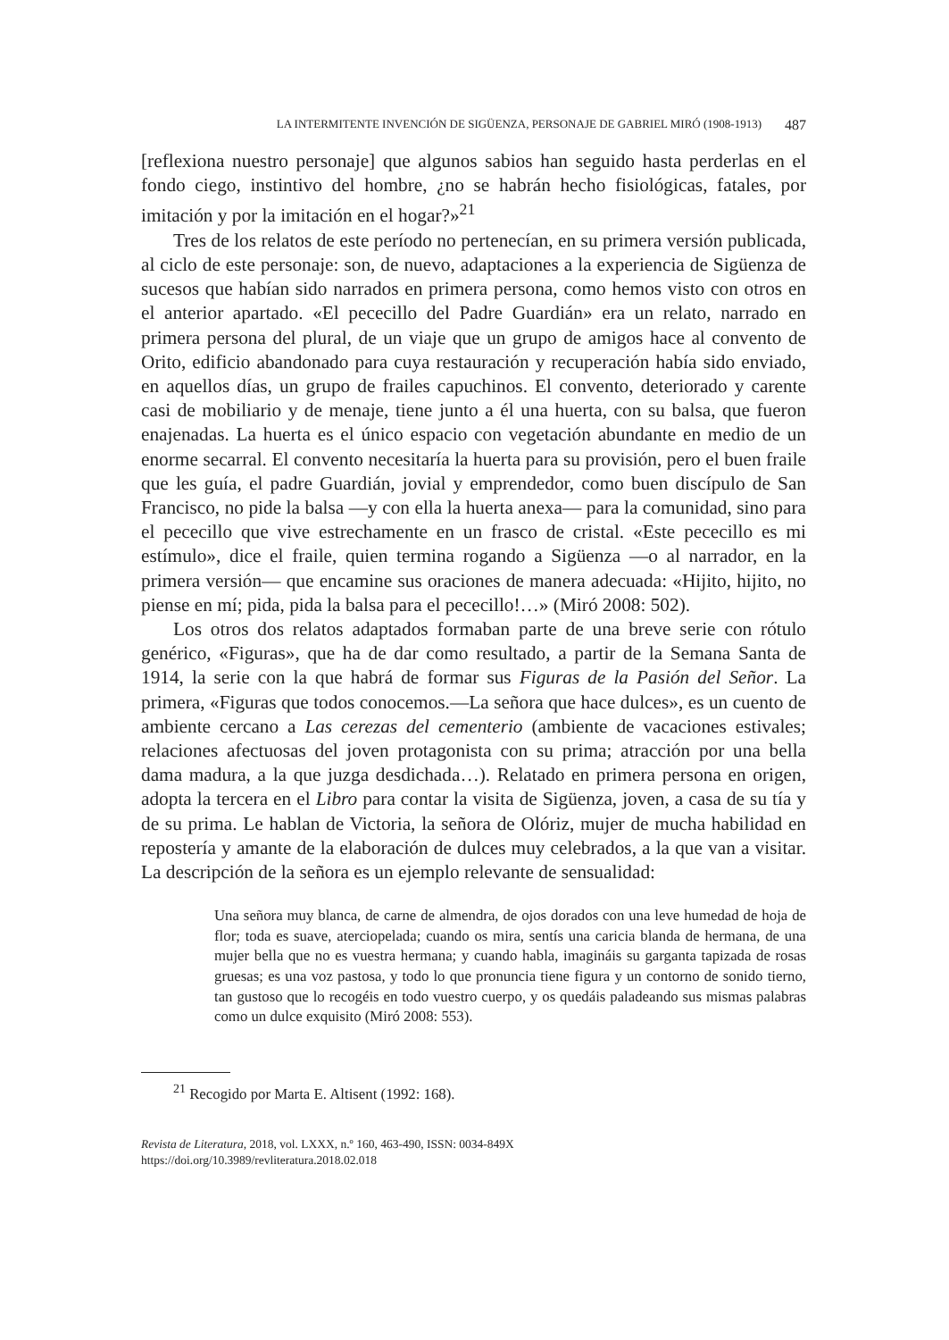LA INTERMITENTE INVENCIÓN DE SIGÜENZA, PERSONAJE DE GABRIEL MIRÓ (1908-1913) 487
[reflexiona nuestro personaje] que algunos sabios han seguido hasta perderlas en el fondo ciego, instintivo del hombre, ¿no se habrán hecho fisiológicas, fatales, por imitación y por la imitación en el hogar?»<sup>21</sup>
Tres de los relatos de este período no pertenecían, en su primera versión publicada, al ciclo de este personaje: son, de nuevo, adaptaciones a la experiencia de Sigüenza de sucesos que habían sido narrados en primera persona, como hemos visto con otros en el anterior apartado. «El pececillo del Padre Guardián» era un relato, narrado en primera persona del plural, de un viaje que un grupo de amigos hace al convento de Orito, edificio abandonado para cuya restauración y recuperación había sido enviado, en aquellos días, un grupo de frailes capuchinos. El convento, deteriorado y carente casi de mobiliario y de menaje, tiene junto a él una huerta, con su balsa, que fueron enajenadas. La huerta es el único espacio con vegetación abundante en medio de un enorme secarral. El convento necesitaría la huerta para su provisión, pero el buen fraile que les guía, el padre Guardián, jovial y emprendedor, como buen discípulo de San Francisco, no pide la balsa —y con ella la huerta anexa— para la comunidad, sino para el pececillo que vive estrechamente en un frasco de cristal. «Este pececillo es mi estímulo», dice el fraile, quien termina rogando a Sigüenza —o al narrador, en la primera versión— que encamine sus oraciones de manera adecuada: «Hijito, hijito, no piense en mí; pida, pida la balsa para el pececillo!…» (Miró 2008: 502).
Los otros dos relatos adaptados formaban parte de una breve serie con rótulo genérico, «Figuras», que ha de dar como resultado, a partir de la Semana Santa de 1914, la serie con la que habrá de formar sus Figuras de la Pasión del Señor. La primera, «Figuras que todos conocemos.—La señora que hace dulces», es un cuento de ambiente cercano a Las cerezas del cementerio (ambiente de vacaciones estivales; relaciones afectuosas del joven protagonista con su prima; atracción por una bella dama madura, a la que juzga desdichada…). Relatado en primera persona en origen, adopta la tercera en el Libro para contar la visita de Sigüenza, joven, a casa de su tía y de su prima. Le hablan de Victoria, la señora de Olóriz, mujer de mucha habilidad en repostería y amante de la elaboración de dulces muy celebrados, a la que van a visitar. La descripción de la señora es un ejemplo relevante de sensualidad:
Una señora muy blanca, de carne de almendra, de ojos dorados con una leve humedad de hoja de flor; toda es suave, aterciopelada; cuando os mira, sentís una caricia blanda de hermana, de una mujer bella que no es vuestra hermana; y cuando habla, imagináis su garganta tapizada de rosas gruesas; es una voz pastosa, y todo lo que pronuncia tiene figura y un contorno de sonido tierno, tan gustoso que lo recogéis en todo vuestro cuerpo, y os quedáis paladeando sus mismas palabras como un dulce exquisito (Miró 2008: 553).
<sup>21</sup> Recogido por Marta E. Altisent (1992: 168).
Revista de Literatura, 2018, vol. LXXX, n.º 160, 463-490, ISSN: 0034-849X
https://doi.org/10.3989/revliteratura.2018.02.018